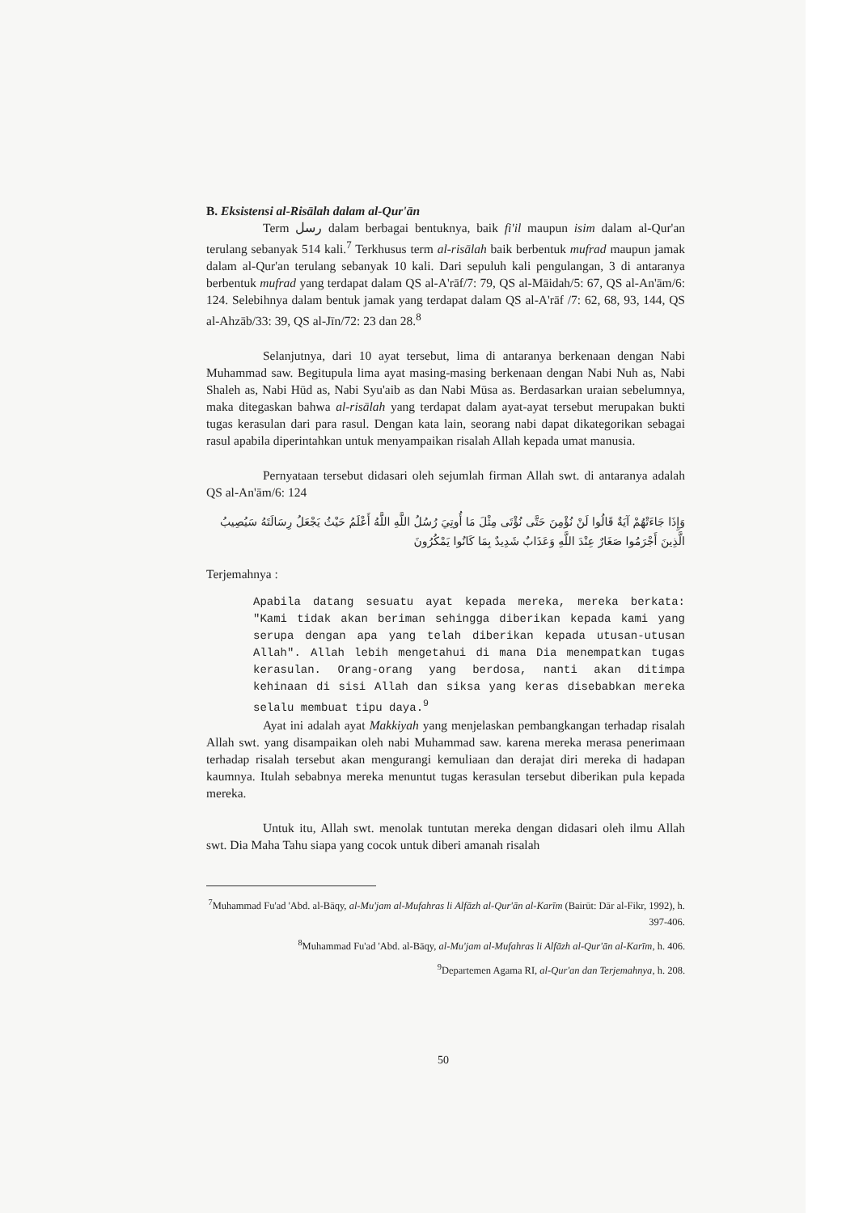B. Eksistensi al-Risālah dalam al-Qur'ān
Term رسل dalam berbagai bentuknya, baik fi'il maupun isim dalam al-Qur'an terulang sebanyak 514 kali.<sup>7</sup> Terkhusus term al-risālah baik berbentuk mufrad maupun jamak dalam al-Qur'an terulang sebanyak 10 kali. Dari sepuluh kali pengulangan, 3 di antaranya berbentuk mufrad yang terdapat dalam QS al-A'rāf/7: 79, QS al-Māidah/5: 67, QS al-An'ām/6: 124. Selebihnya dalam bentuk jamak yang terdapat dalam QS al-A'rāf /7: 62, 68, 93, 144, QS al-Ahzāb/33: 39, QS al-Jīn/72: 23 dan 28.<sup>8</sup>
Selanjutnya, dari 10 ayat tersebut, lima di antaranya berkenaan dengan Nabi Muhammad saw. Begitupula lima ayat masing-masing berkenaan dengan Nabi Nuh as, Nabi Shaleh as, Nabi Hūd as, Nabi Syu'aib as dan Nabi Mūsa as. Berdasarkan uraian sebelumnya, maka ditegaskan bahwa al-risālah yang terdapat dalam ayat-ayat tersebut merupakan bukti tugas kerasulan dari para rasul. Dengan kata lain, seorang nabi dapat dikategorikan sebagai rasul apabila diperintahkan untuk menyampaikan risalah Allah kepada umat manusia.
Pernyataan tersebut didasari oleh sejumlah firman Allah swt. di antaranya adalah QS al-An'ām/6: 124
وَإِذَا جَاءَتْهُمْ آيَةٌ قَالُوا لَنْ نُؤْمِنَ حَتَّى نُؤْتَى مِثْلَ مَا أُوتِيَ رُسُلُ اللَّهِ اللَّهُ أَعْلَمُ حَيْثُ يَجْعَلُ رِسَالَتَهُ سَيُصِيبُ الَّذِينَ أَجْرَمُوا صَغَارٌ عِنْدَ اللَّهِ وَعَذَابٌ شَدِيدٌ بِمَا كَانُوا يَمْكُرُونَ
Terjemahnya :
Apabila datang sesuatu ayat kepada mereka, mereka berkata: "Kami tidak akan beriman sehingga diberikan kepada kami yang serupa dengan apa yang telah diberikan kepada utusan-utusan Allah". Allah lebih mengetahui di mana Dia menempatkan tugas kerasulan. Orang-orang yang berdosa, nanti akan ditimpa kehinaan di sisi Allah dan siksa yang keras disebabkan mereka selalu membuat tipu daya.<sup>9</sup>
Ayat ini adalah ayat Makkiyah yang menjelaskan pembangkangan terhadap risalah Allah swt. yang disampaikan oleh nabi Muhammad saw. karena mereka merasa penerimaan terhadap risalah tersebut akan mengurangi kemuliaan dan derajat diri mereka di hadapan kaumnya. Itulah sebabnya mereka menuntut tugas kerasulan tersebut diberikan pula kepada mereka.
Untuk itu, Allah swt. menolak tuntutan mereka dengan didasari oleh ilmu Allah swt. Dia Maha Tahu siapa yang cocok untuk diberi amanah risalah
<sup>7</sup> Muhammad Fu'ad 'Abd. al-Bāqy, al-Mu'jam al-Mufahras li Alfāzh al-Qur'ān al-Karīm (Bairūt: Dār al-Fikr, 1992), h. 397-406.
<sup>8</sup> Muhammad Fu'ad 'Abd. al-Bāqy, al-Mu'jam al-Mufahras li Alfāzh al-Qur'ān al-Karīm, h. 406.
<sup>9</sup> Departemen Agama RI, al-Qur'an dan Terjemahnya, h. 208.
50